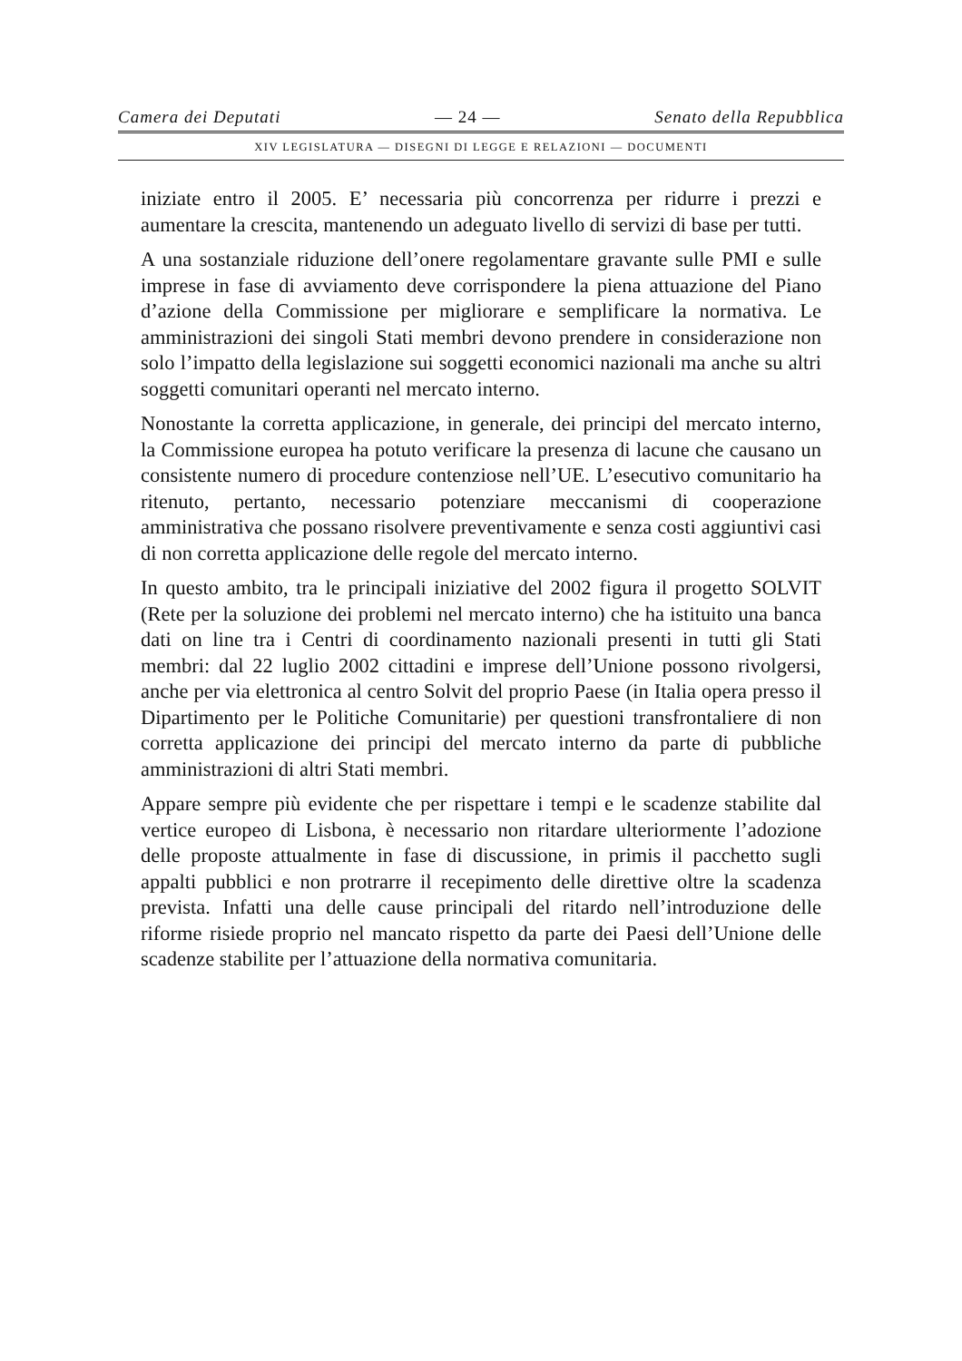Camera dei Deputati — 24 — Senato della Repubblica
XIV LEGISLATURA — DISEGNI DI LEGGE E RELAZIONI — DOCUMENTI
iniziate entro il 2005. E’ necessaria più concorrenza per ridurre i prezzi e aumentare la crescita, mantenendo un adeguato livello di servizi di base per tutti.
A una sostanziale riduzione dell’onere regolamentare gravante sulle PMI e sulle imprese in fase di avviamento deve corrispondere la piena attuazione del Piano d’azione della Commissione per migliorare e semplificare la normativa. Le amministrazioni dei singoli Stati membri devono prendere in considerazione non solo l’impatto della legislazione sui soggetti economici nazionali ma anche su altri soggetti comunitari operanti nel mercato interno.
Nonostante la corretta applicazione, in generale, dei principi del mercato interno, la Commissione europea ha potuto verificare la presenza di lacune che causano un consistente numero di procedure contenziose nell’UE. L’esecutivo comunitario ha ritenuto, pertanto, necessario potenziare meccanismi di cooperazione amministrativa che possano risolvere preventivamente e senza costi aggiuntivi casi di non corretta applicazione delle regole del mercato interno.
In questo ambito, tra le principali iniziative del 2002 figura il progetto SOLVIT (Rete per la soluzione dei problemi nel mercato interno) che ha istituito una banca dati on line tra i Centri di coordinamento nazionali presenti in tutti gli Stati membri: dal 22 luglio 2002 cittadini e imprese dell’Unione possono rivolgersi, anche per via elettronica al centro Solvit del proprio Paese (in Italia opera presso il Dipartimento per le Politiche Comunitarie) per questioni transfrontaliere di non corretta applicazione dei principi del mercato interno da parte di pubbliche amministrazioni di altri Stati membri.
Appare sempre più evidente che per rispettare i tempi e le scadenze stabilite dal vertice europeo di Lisbona, è necessario non ritardare ulteriormente l’adozione delle proposte attualmente in fase di discussione, in primis il pacchetto sugli appalti pubblici e non protrarre il recepimento delle direttive oltre la scadenza prevista. Infatti una delle cause principali del ritardo nell’introduzione delle riforme risiede proprio nel mancato rispetto da parte dei Paesi dell’Unione delle scadenze stabilite per l’attuazione della normativa comunitaria.